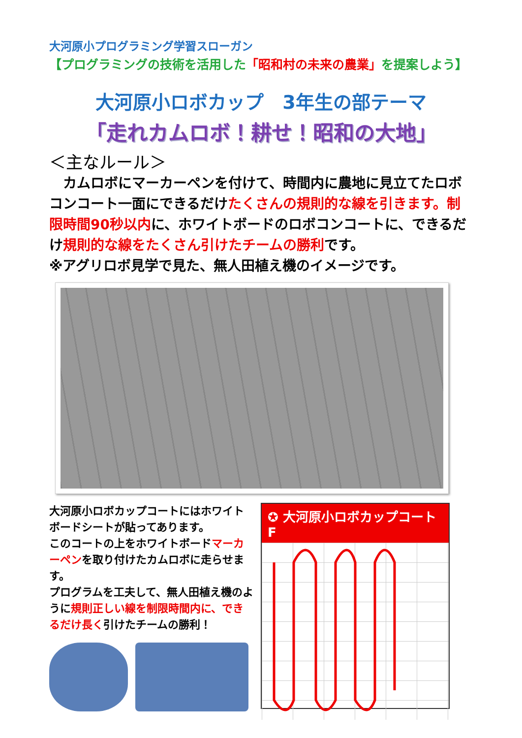大河原小プログラミング学習スローガン
【プログラミングの技術を活用した「昭和村の未来の農業」を提案しよう】
大河原小ロボカップ　3年生の部テーマ
「走れカムロボ！耕せ！昭和の大地」
＜主なルール＞
　カムロボにマーカーペンを付けて、時間内に農地に見立てたロボコンコート一面にできるだけたくさんの規則的な線を引きます。制限時間90秒以内に、ホワイトボードのロボコンコートに、できるだけ規則的な線をたくさん引けたチームの勝利です。
※アグリロボ見学で見た、無人田植え機のイメージです。
大河原小ロボカップコートにはホワイトボードシートが貼ってあります。
このコートの上をホワイトボードマーカーペンを取り付けたカムロボに走らせます。
プログラムを工夫して、無人田植え機のように規則正しい線を制限時間内に、できるだけ長く引けたチームの勝利！
✪ 大河原小ロボカップコート F